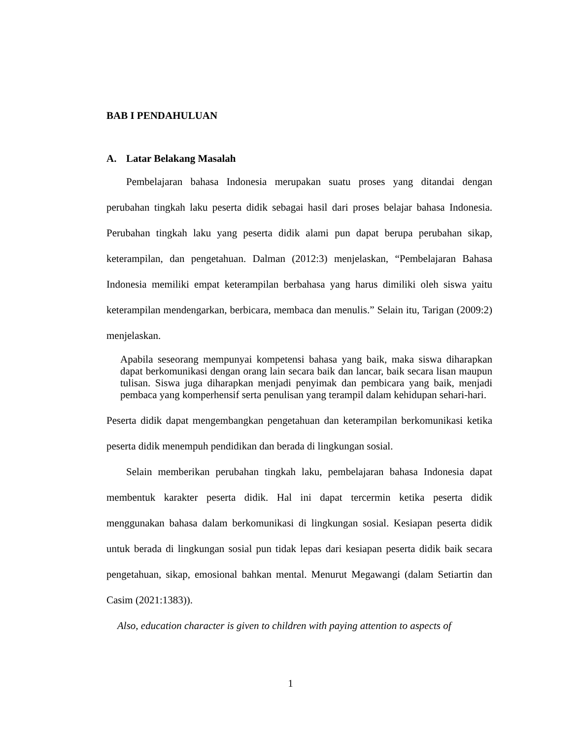BAB I PENDAHULUAN
A. Latar Belakang Masalah
Pembelajaran bahasa Indonesia merupakan suatu proses yang ditandai dengan perubahan tingkah laku peserta didik sebagai hasil dari proses belajar bahasa Indonesia. Perubahan tingkah laku yang peserta didik alami pun dapat berupa perubahan sikap, keterampilan, dan pengetahuan. Dalman (2012:3) menjelaskan, “Pembelajaran Bahasa Indonesia memiliki empat keterampilan berbahasa yang harus dimiliki oleh siswa yaitu keterampilan mendengarkan, berbicara, membaca dan menulis.” Selain itu, Tarigan (2009:2) menjelaskan.
Apabila seseorang mempunyai kompetensi bahasa yang baik, maka siswa diharapkan dapat berkomunikasi dengan orang lain secara baik dan lancar, baik secara lisan maupun tulisan. Siswa juga diharapkan menjadi penyimak dan pembicara yang baik, menjadi pembaca yang komperhensif serta penulisan yang terampil dalam kehidupan sehari-hari.
Peserta didik dapat mengembangkan pengetahuan dan keterampilan berkomunikasi ketika peserta didik menempuh pendidikan dan berada di lingkungan sosial.
Selain memberikan perubahan tingkah laku, pembelajaran bahasa Indonesia dapat membentuk karakter peserta didik. Hal ini dapat tercermin ketika peserta didik menggunakan bahasa dalam berkomunikasi di lingkungan sosial. Kesiapan peserta didik untuk berada di lingkungan sosial pun tidak lepas dari kesiapan peserta didik baik secara pengetahuan, sikap, emosional bahkan mental. Menurut Megawangi (dalam Setiartin dan Casim (2021:1383)).
Also, education character is given to children with paying attention to aspects of
1